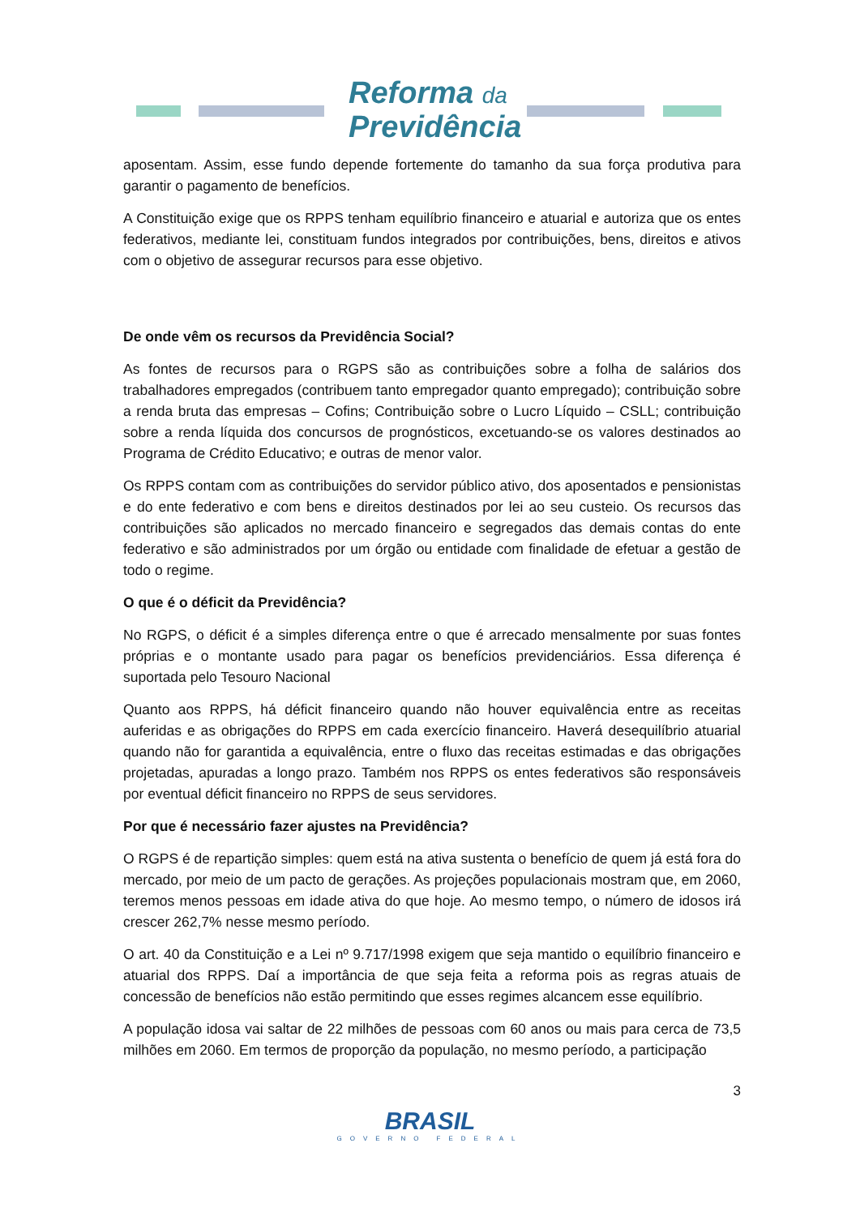Reforma da
Previdência
aposentam. Assim, esse fundo depende fortemente do tamanho da sua força produtiva para garantir o pagamento de benefícios.
A Constituição exige que os RPPS tenham equilíbrio financeiro e atuarial e autoriza que os entes federativos, mediante lei, constituam fundos integrados por contribuições, bens, direitos e ativos com o objetivo de assegurar recursos para esse objetivo.
De onde vêm os recursos da Previdência Social?
As fontes de recursos para o RGPS são as contribuições sobre a folha de salários dos trabalhadores empregados (contribuem tanto empregador quanto empregado); contribuição sobre a renda bruta das empresas – Cofins; Contribuição sobre o Lucro Líquido – CSLL; contribuição sobre a renda líquida dos concursos de prognósticos, excetuando-se os valores destinados ao Programa de Crédito Educativo; e outras de menor valor.
Os RPPS contam com as contribuições do servidor público ativo, dos aposentados e pensionistas e do ente federativo e com bens e direitos destinados por lei ao seu custeio. Os recursos das contribuições são aplicados no mercado financeiro e segregados das demais contas do ente federativo e são administrados por um órgão ou entidade com finalidade de efetuar a gestão de todo o regime.
O que é o déficit da Previdência?
No RGPS, o déficit é a simples diferença entre o que é arrecado mensalmente por suas fontes próprias e o montante usado para pagar os benefícios previdenciários. Essa diferença é suportada pelo Tesouro Nacional
Quanto aos RPPS, há déficit financeiro quando não houver equivalência entre as receitas auferidas e as obrigações do RPPS em cada exercício financeiro. Haverá desequilíbrio atuarial quando não for garantida a equivalência, entre o fluxo das receitas estimadas e das obrigações projetadas, apuradas a longo prazo. Também nos RPPS os entes federativos são responsáveis por eventual déficit financeiro no RPPS de seus servidores.
Por que é necessário fazer ajustes na Previdência?
O RGPS é de repartição simples: quem está na ativa sustenta o benefício de quem já está fora do mercado, por meio de um pacto de gerações. As projeções populacionais mostram que, em 2060, teremos menos pessoas em idade ativa do que hoje. Ao mesmo tempo, o número de idosos irá crescer 262,7% nesse mesmo período.
O art. 40 da Constituição e a Lei nº 9.717/1998 exigem que seja mantido o equilíbrio financeiro e atuarial dos RPPS. Daí a importância de que seja feita a reforma pois as regras atuais de concessão de benefícios não estão permitindo que esses regimes alcancem esse equilíbrio.
A população idosa vai saltar de 22 milhões de pessoas com 60 anos ou mais para cerca de 73,5 milhões em 2060. Em termos de proporção da população, no mesmo período, a participação
3
BRASIL
GOVERNO FEDERAL